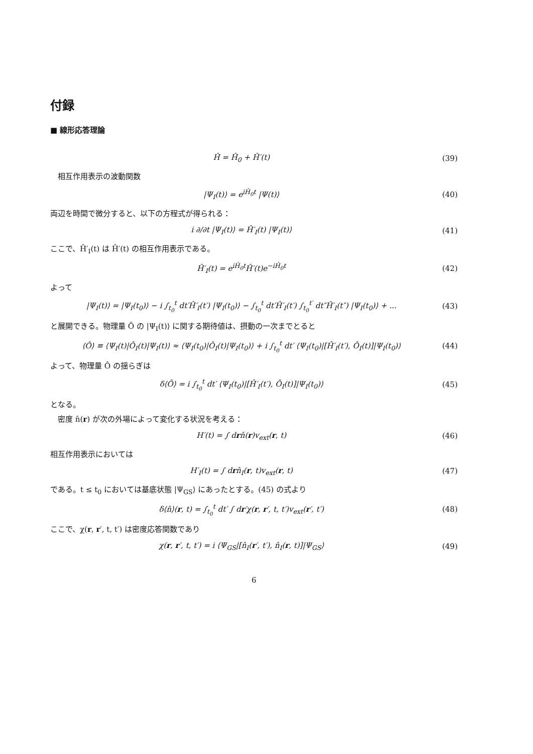付録
■ 線形応答理論
Ĥ = Ĥ<sub>0</sub> + Ĥ′(t) (39)
相互作用表示の波動関数
|Ψ<sub>I</sub>(t)⟩ = e<sup>iĤ<sub>0</sub>t</sup> |Ψ(t)⟩ (40)
両辺を時間で微分すると、以下の方程式が得られる：
i ∂/∂t |Ψ<sub>I</sub>(t)⟩ = Ĥ′<sub>I</sub>(t) |Ψ<sub>I</sub>(t)⟩
(41)
ここで、Ĥ′<sub>I</sub>(t) は Ĥ′(t) の相互作用表示である。
Ĥ′<sub>I</sub>(t) = e<sup>iĤ<sub>0</sub>t</sup>Ĥ′(t)e<sup>−iĤ<sub>0</sub>t</sup> (42)
よって
|Ψ<sub>I</sub>(t)⟩ = |Ψ<sub>I</sub>(t<sub>0</sub>)⟩ − i ∫<sub>t<sub>0</sub></sub><sup>t</sup> dt′Ĥ′<sub>I</sub>(t′) |Ψ<sub>I</sub>(t<sub>0</sub>)⟩ − ∫<sub>t<sub>0</sub></sub><sup>t</sup> dt′Ĥ′<sub>I</sub>(t′) ∫<sub>t<sub>0</sub></sub><sup>t′</sup> dt″Ĥ′<sub>I</sub>(t″) |Ψ<sub>I</sub>(t<sub>0</sub>)⟩ + ...
(43)
と展開できる。物理量 Ô の |Ψ<sub>I</sub>(t)⟩ に関する期待値は、摂動の一次までとると
⟨Ô⟩ ≡ ⟨Ψ<sub>I</sub>(t)|Ô<sub>I</sub>(t)|Ψ<sub>I</sub>(t)⟩ ≈ ⟨Ψ<sub>I</sub>(t<sub>0</sub>)|Ô<sub>I</sub>(t)|Ψ<sub>I</sub>(t<sub>0</sub>)⟩ + i ∫<sub>t<sub>0</sub></sub><sup>t</sup> dt′ ⟨Ψ<sub>I</sub>(t<sub>0</sub>)|[Ĥ′<sub>I</sub>(t′), Ô<sub>I</sub>(t)]|Ψ<sub>I</sub>(t<sub>0</sub>)⟩
(44)
よって、物理量 Ô の揺らぎは
δ⟨Ô⟩ = i ∫<sub>t<sub>0</sub></sub><sup>t</sup> dt′ ⟨Ψ<sub>I</sub>(t<sub>0</sub>)|[Ĥ′<sub>I</sub>(t′), Ô<sub>I</sub>(t)]|Ψ<sub>I</sub>(t<sub>0</sub>)⟩
(45)
となる。
密度 n̂(r) が次の外場によって変化する状況を考える：
H′(t) = ∫ drn̂(r)v<sub>ext</sub>(r, t) (46)
相互作用表示においては
H′<sub>I</sub>(t) = ∫ drn̂<sub>I</sub>(r, t)v<sub>ext</sub>(r, t)
(47)
である。t ≤ t<sub>0</sub> においては基底状態 |Ψ<sub>GS</sub>⟩ にあったとする。(45) の式より
δ⟨n̂⟩(r, t) = ∫<sub>t<sub>0</sub></sub><sup>t</sup> dt′ ∫ dr′χ(r, r′, t, t′)v<sub>ext</sub>(r′, t′)
(48)
ここで、χ(r, r′, t, t′) は密度応答関数であり
χ(r, r′, t, t′) = i ⟨Ψ<sub>GS</sub>|[n̂<sub>I</sub>(r′, t′), n̂<sub>I</sub>(r, t)]|Ψ<sub>GS</sub>⟩
(49)
6